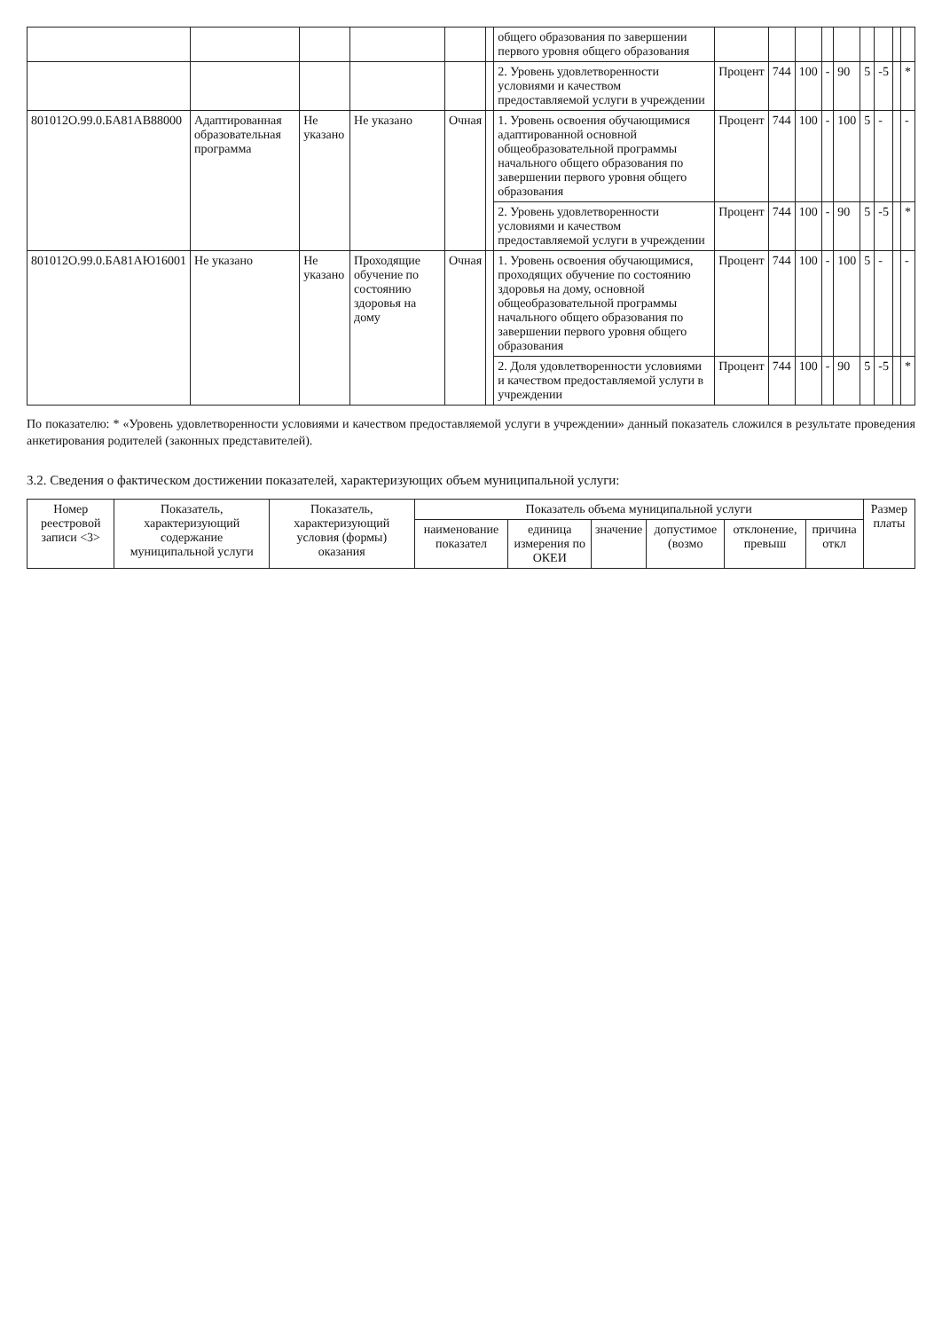| | | | | | | общего образования по завершении первого уровня общего образования | | | | | | | | | |
| | | | | | | 2. Уровень удовлетворенности условиями и качеством предоставляемой услуги в учреждении | Процент | 744 | 100 | - | 90 | 5 | -5 | | * |
| 801012О.99.0.БА81АВ88000 | Адаптированная образовательная программа | Не указано | Не указано | Очная | | 1. Уровень освоения обучающимися адаптированной основной общеобразовательной программы начального общего образования по завершении первого уровня общего образования | Процент | 744 | 100 | - | 100 | 5 | - | | - |
| | | | | | | 2. Уровень удовлетворенности условиями и качеством предоставляемой услуги в учреждении | Процент | 744 | 100 | - | 90 | 5 | -5 | | * |
| 801012О.99.0.БА81АЮ16001 | Не указано | Не указано | Проходящие обучение по состоянию здоровья на дому | Очная | | 1. Уровень освоения обучающимися, проходящих обучение по состоянию здоровья на дому, основной общеобразовательной программы начального общего образования по завершении первого уровня общего образования | Процент | 744 | 100 | - | 100 | 5 | - | | - |
| | | | | | | 2. Доля удовлетворенности условиями и качеством предоставляемой услуги в учреждении | Процент | 744 | 100 | - | 90 | 5 | -5 | | * |
По показателю: * «Уровень удовлетворенности условиями и качеством предоставляемой услуги в учреждении» данный показатель сложился в результате проведения анкетирования родителей (законных представителей).
3.2. Сведения о фактическом достижении показателей, характеризующих объем муниципальной услуги:
| Номер реестровой записи <3> | Показатель, характеризующий содержание муниципальной услуги | Показатель, характеризующий условия (формы) оказания | Показатель объема муниципальной услуги | | | | | | Размер платы |
| --- | --- | --- | --- | --- | --- | --- | --- | --- | --- |
| | | | наименование показател | единица измерения по ОКЕИ | значение | допустимое (возмо | отклонение, превыш | причина откл | |